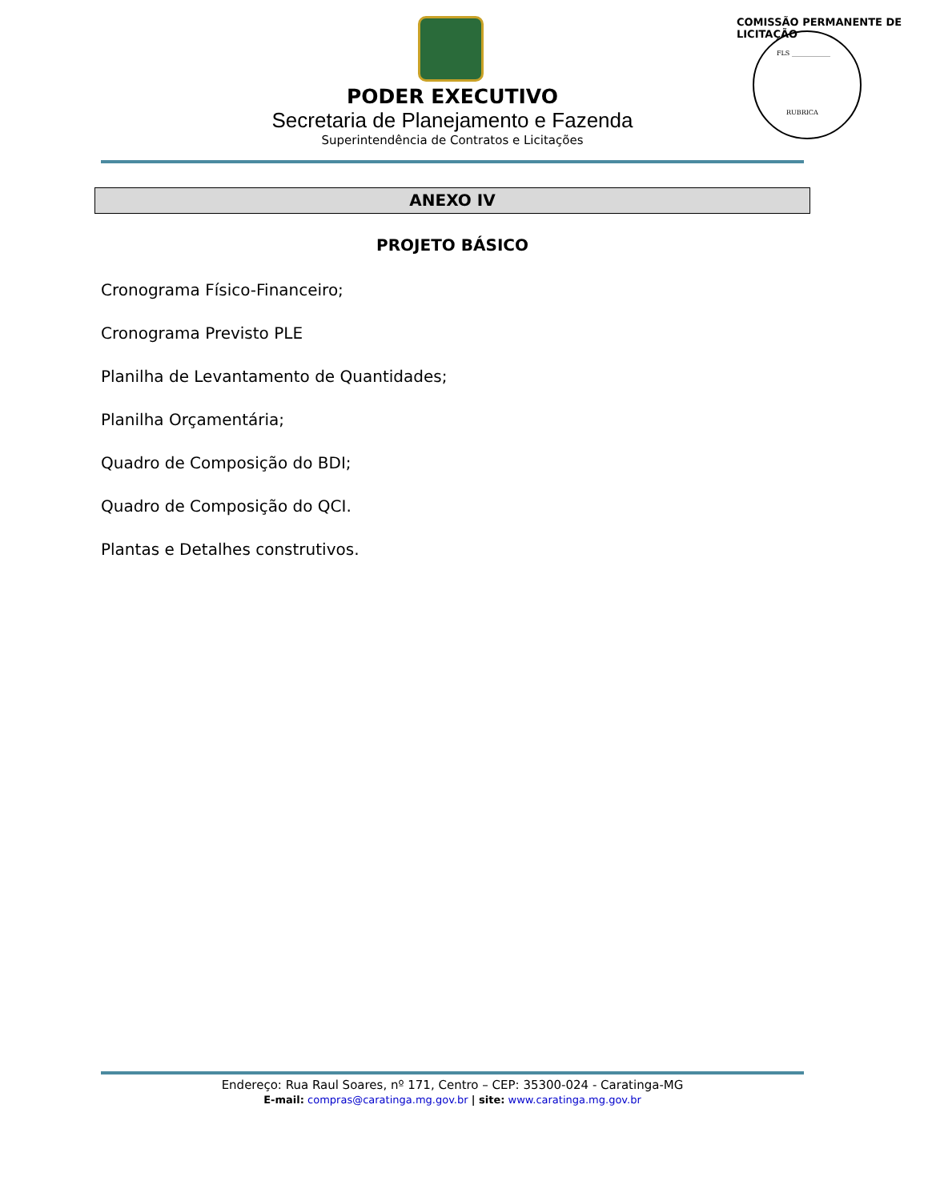FLS ____________
RUBRICA
COMISSÃO PERMANENTE DE LICITAÇÃO
PODER EXECUTIVO
Secretaria de Planejamento e Fazenda
Superintendência de Contratos e Licitações
ANEXO IV
PROJETO BÁSICO
Cronograma Físico-Financeiro;
Cronograma Previsto PLE
Planilha de Levantamento de Quantidades;
Planilha Orçamentária;
Quadro de Composição do BDI;
Quadro de Composição do QCI.
Plantas e Detalhes construtivos.
Endereço: Rua Raul Soares, nº 171, Centro – CEP: 35300-024 - Caratinga-MG
E-mail: compras@caratinga.mg.gov.br | site: www.caratinga.mg.gov.br